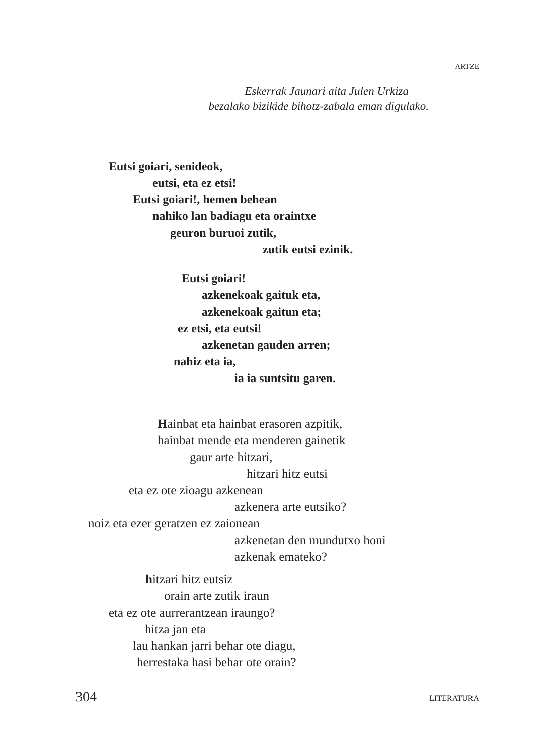ARTZE
Eskerrak Jaunari aita Julen Urkiza
bezalako bizikide bihotz-zabala eman digulako.
Eutsi goiari, senideok,
eutsi, eta ez etsi!
Eutsi goiari!, hemen behean
nahiko lan badiagu eta oraintxe
geuron buruoi zutik,
zutik eutsi ezinik.
Eutsi goiari!
azkenekoak gaituk eta,
azkenekoak gaitun eta;
ez etsi, eta eutsi!
azkenetan gauden arren;
nahiz eta ia,
ia ia suntsitu garen.
Hainbat eta hainbat erasoren azpitik,
hainbat mende eta menderen gainetik
gaur arte hitzari,
hitzari hitz eutsi
eta ez ote zioagu azkenean
azkenera arte eutsiko?
noiz eta ezer geratzen ez zaionean
azkenetan den mundutxo honi
azkenak emateko?
hitzari hitz eutsiz
orain arte zutik iraun
eta ez ote aurrerantzean iraungo?
hitza jan eta
lau hankan jarri behar ote diagu,
herrestaka hasi behar ote orain?
304 LITERATURA